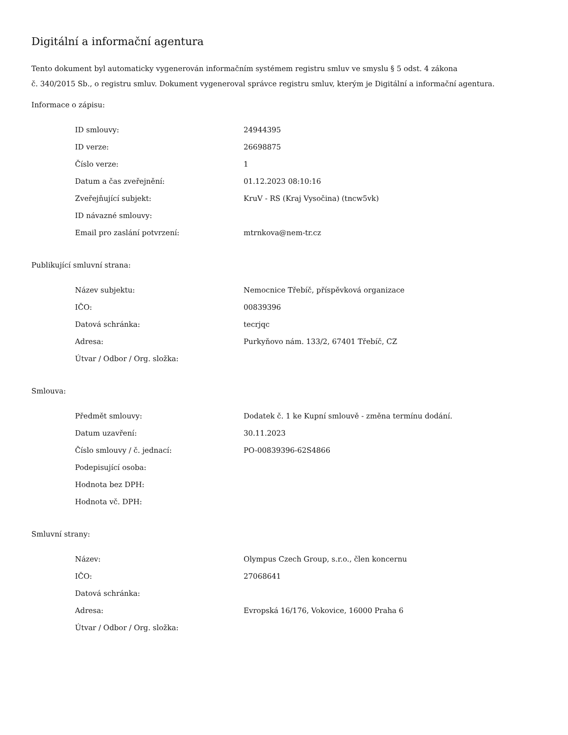Digitální a informační agentura
Tento dokument byl automaticky vygenerován informačním systémem registru smluv ve smyslu § 5 odst. 4 zákona
č. 340/2015 Sb., o registru smluv. Dokument vygeneroval správce registru smluv, kterým je Digitální a informační agentura.
Informace o zápisu:
| ID smlouvy: | 24944395 |
| ID verze: | 26698875 |
| Číslo verze: | 1 |
| Datum a čas zveřejnění: | 01.12.2023 08:10:16 |
| Zveřejňující subjekt: | KruV - RS (Kraj Vysočina) (tncw5vk) |
| ID návazné smlouvy: | |
| Email pro zaslání potvrzení: | mtrnkova@nem-tr.cz |
Publikující smluvní strana:
| Název subjektu: | Nemocnice Třebíč, příspěvková organizace |
| IČO: | 00839396 |
| Datová schránka: | tecrjqc |
| Adresa: | Purkyňovo nám. 133/2, 67401 Třebíč, CZ |
| Útvar / Odbor / Org. složka: | |
Smlouva:
| Předmět smlouvy: | Dodatek č. 1 ke Kupní smlouvě - změna termínu dodání. |
| Datum uzavření: | 30.11.2023 |
| Číslo smlouvy / č. jednací: | PO-00839396-62S4866 |
| Podepisující osoba: | |
| Hodnota bez DPH: | |
| Hodnota vč. DPH: | |
Smluvní strany:
| Název: | Olympus Czech Group, s.r.o., člen koncernu |
| IČO: | 27068641 |
| Datová schránka: | |
| Adresa: | Evropská 16/176, Vokovice, 16000 Praha 6 |
| Útvar / Odbor / Org. složka: | |